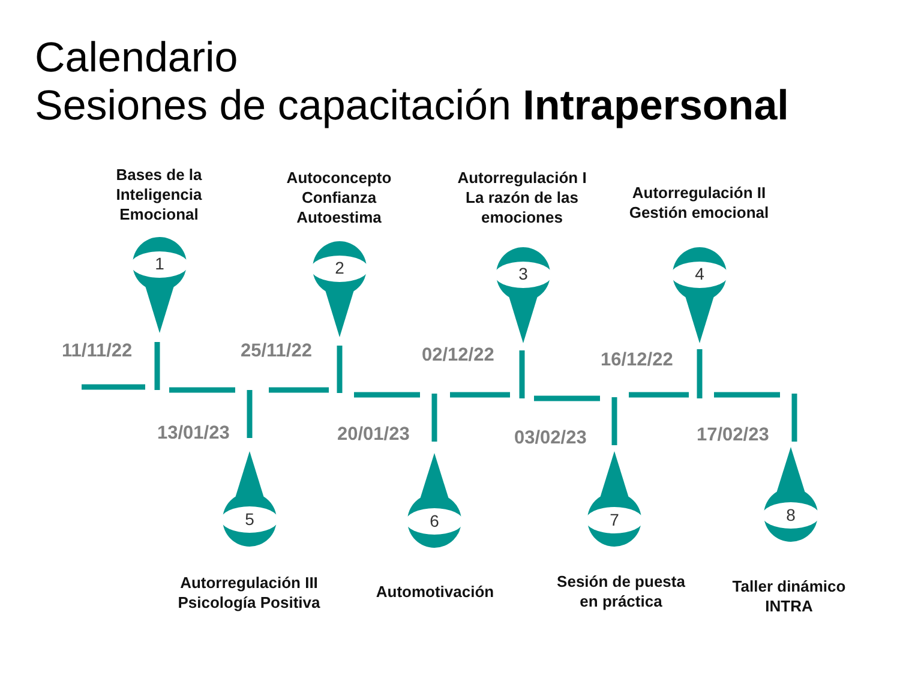Calendario
Sesiones de capacitación Intrapersonal
Bases de la
Inteligencia
Emocional
Autoconcepto
Confianza
Autoestima
Autorregulación I
La razón de las
emociones
Autorregulación II
Gestión emocional
1 2 3 4
11/11/22 25/11/22 02/12/22 16/12/22
13/01/23 20/01/23 03/02/23 17/02/23
5 6 7 8
Autorregulación III
Psicología Positiva
Automotivación
Sesión de puesta
en práctica
Taller dinámico
INTRA